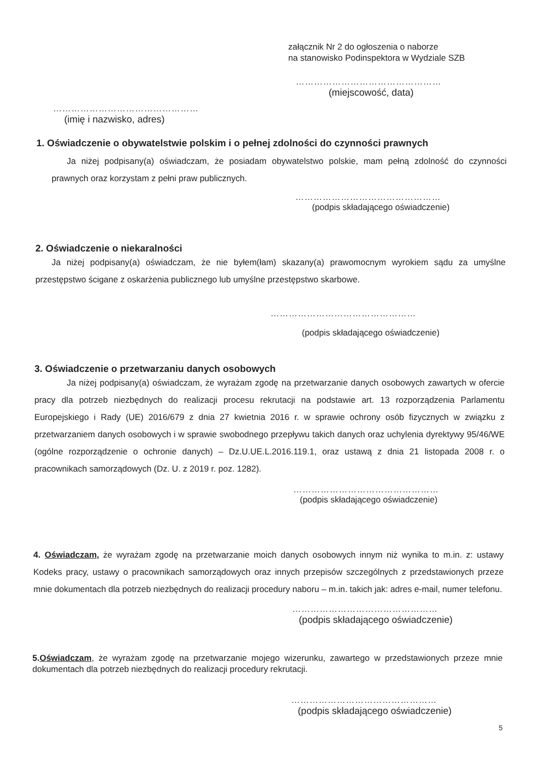załącznik Nr 2 do ogłoszenia o naborze
na stanowisko Podinspektora w Wydziale SZB
…………………………………………
(miejscowość, data)
…………………………………………
(imię i nazwisko, adres)
1. Oświadczenie o obywatelstwie polskim i o pełnej zdolności do czynności prawnych
Ja niżej podpisany(a) oświadczam, że posiadam obywatelstwo polskie, mam pełną zdolność do czynności prawnych oraz korzystam z pełni praw publicznych.
…………………………………………
(podpis składającego oświadczenie)
2. Oświadczenie o niekaralności
Ja niżej podpisany(a) oświadczam, że nie byłem(łam) skazany(a) prawomocnym wyrokiem sądu za umyślne przestępstwo ścigane z oskarżenia publicznego lub umyślne przestępstwo skarbowe.
…………………………………………
(podpis składającego oświadczenie)
3. Oświadczenie o przetwarzaniu danych osobowych
Ja niżej podpisany(a) oświadczam, że wyrażam zgodę na przetwarzanie danych osobowych zawartych w ofercie pracy dla potrzeb niezbędnych do realizacji procesu rekrutacji na podstawie art. 13 rozporządzenia Parlamentu Europejskiego i Rady (UE) 2016/679 z dnia 27 kwietnia 2016 r. w sprawie ochrony osób fizycznych w związku z przetwarzaniem danych osobowych i w sprawie swobodnego przepływu takich danych oraz uchylenia dyrektywy 95/46/WE (ogólne rozporządzenie o ochronie danych) – Dz.U.UE.L.2016.119.1, oraz ustawą z dnia 21 listopada 2008 r. o pracownikach samorządowych (Dz. U. z 2019 r. poz. 1282).
…………………………………………
(podpis składającego oświadczenie)
4. Oświadczam, że wyrażam zgodę na przetwarzanie moich danych osobowych innym niż wynika to m.in. z: ustawy Kodeks pracy, ustawy o pracownikach samorządowych oraz innych przepisów szczególnych z przedstawionych przeze mnie dokumentach dla potrzeb niezbędnych do realizacji procedury naboru – m.in. takich jak: adres e-mail, numer telefonu.
…………………………………………
(podpis składającego oświadczenie)
5.Oświadczam, że wyrażam zgodę na przetwarzanie mojego wizerunku, zawartego w przedstawionych przeze mnie dokumentach dla potrzeb niezbędnych do realizacji procedury rekrutacji.
…………………………………………
(podpis składającego oświadczenie)
5